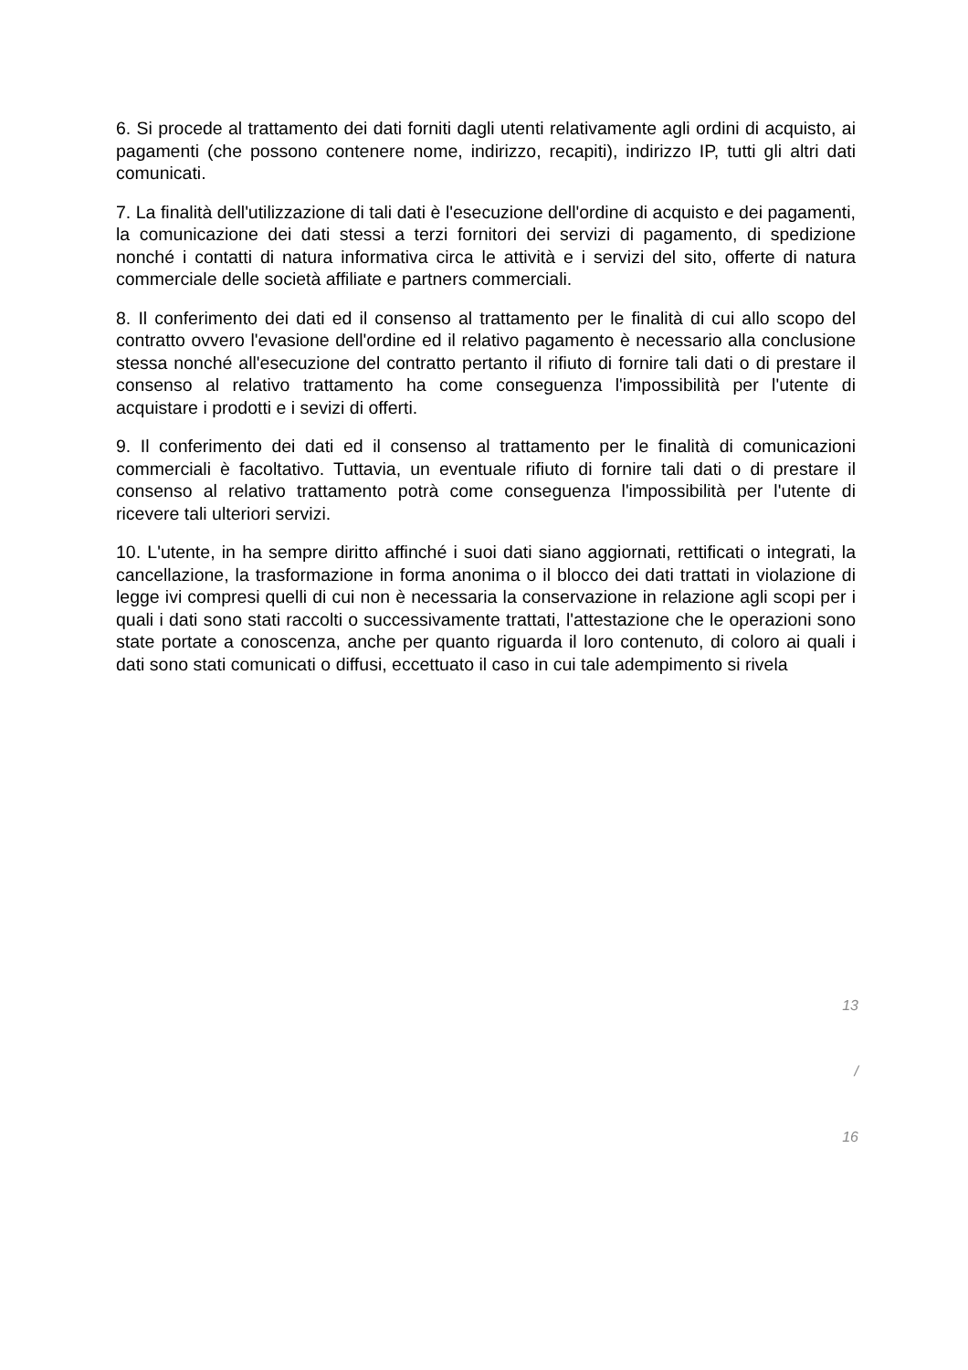6. Si procede al trattamento dei dati forniti dagli utenti relativamente agli ordini di acquisto, ai pagamenti (che possono contenere nome, indirizzo, recapiti), indirizzo IP, tutti gli altri dati comunicati.
7. La finalità dell'utilizzazione di tali dati è l'esecuzione dell'ordine di acquisto e dei pagamenti, la comunicazione dei dati stessi a terzi fornitori dei servizi di pagamento, di spedizione nonché i contatti di natura informativa circa le attività e i servizi del sito, offerte di natura commerciale delle società affiliate e partners commerciali.
8. Il conferimento dei dati ed il consenso al trattamento per le finalità di cui allo scopo del contratto ovvero l'evasione dell'ordine ed il relativo pagamento è necessario alla conclusione stessa nonché all'esecuzione del contratto pertanto il rifiuto di fornire tali dati o di prestare il consenso al relativo trattamento ha come conseguenza l'impossibilità per l'utente di acquistare i prodotti e i sevizi di offerti.
9. Il conferimento dei dati ed il consenso al trattamento per le finalità di comunicazioni commerciali è facoltativo. Tuttavia, un eventuale rifiuto di fornire tali dati o di prestare il consenso al relativo trattamento potrà come conseguenza l'impossibilità per l'utente di ricevere tali ulteriori servizi.
10. L'utente, in ha sempre diritto affinché i suoi dati siano aggiornati, rettificati o integrati, la cancellazione, la trasformazione in forma anonima o il blocco dei dati trattati in violazione di legge ivi compresi quelli di cui non è necessaria la conservazione in relazione agli scopi per i quali i dati sono stati raccolti o successivamente trattati, l'attestazione che le operazioni sono state portate a conoscenza, anche per quanto riguarda il loro contenuto, di coloro ai quali i dati sono stati comunicati o diffusi, eccettuato il caso in cui tale adempimento si rivela
13
/
16